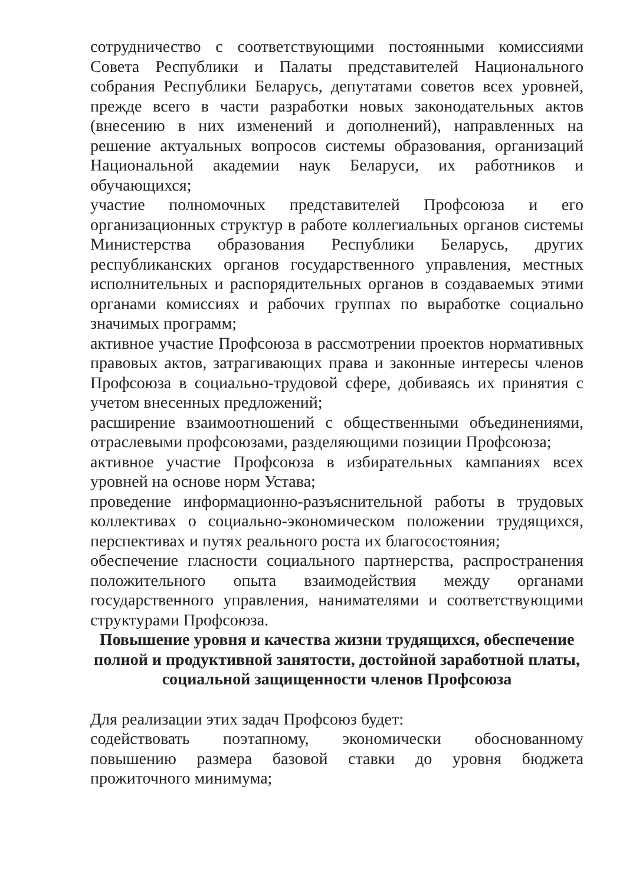сотрудничество с соответствующими постоянными комиссиями Совета Республики и Палаты представителей Национального собрания Республики Беларусь, депутатами советов всех уровней, прежде всего в части разработки новых законодательных актов (внесению в них изменений и дополнений), направленных на решение актуальных вопросов системы образования, организаций Национальной академии наук Беларуси, их работников и обучающихся;
участие полномочных представителей Профсоюза и его организационных структур в работе коллегиальных органов системы Министерства образования Республики Беларусь, других республиканских органов государственного управления, местных исполнительных и распорядительных органов в создаваемых этими органами комиссиях и рабочих группах по выработке социально значимых программ;
активное участие Профсоюза в рассмотрении проектов нормативных правовых актов, затрагивающих права и законные интересы членов Профсоюза в социально-трудовой сфере, добиваясь их принятия с учетом внесенных предложений;
расширение взаимоотношений с общественными объединениями, отраслевыми профсоюзами, разделяющими позиции Профсоюза;
активное участие Профсоюза в избирательных кампаниях всех уровней на основе норм Устава;
проведение информационно-разъяснительной работы в трудовых коллективах о социально-экономическом положении трудящихся, перспективах и путях реального роста их благосостояния;
обеспечение гласности социального партнерства, распространения положительного опыта взаимодействия между органами государственного управления, нанимателями и соответствующими структурами Профсоюза.
Повышение уровня и качества жизни трудящихся, обеспечение полной и продуктивной занятости, достойной заработной платы,
социальной защищенности членов Профсоюза
Для реализации этих задач Профсоюз будет:
содействовать поэтапному, экономически обоснованному повышению размера базовой ставки до уровня бюджета прожиточного минимума;